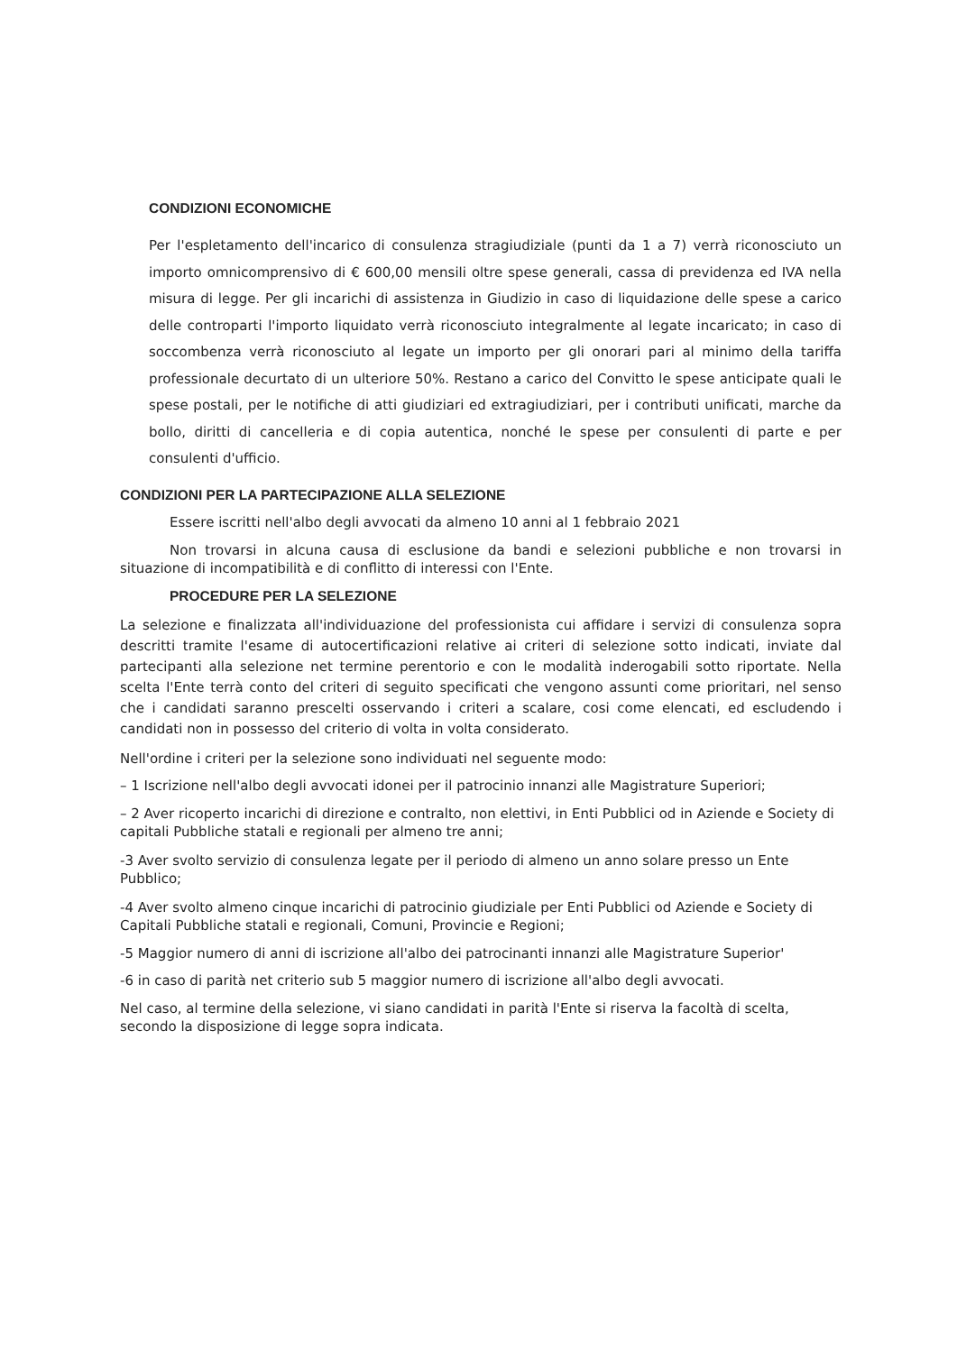CONDIZIONI ECONOMICHE
Per l'espletamento dell'incarico di consulenza stragiudiziale (punti da 1 a 7) verrà riconosciuto un importo omnicomprensivo di € 600,00 mensili oltre spese generali, cassa di previdenza ed IVA nella misura di legge. Per gli incarichi di assistenza in Giudizio in caso di liquidazione delle spese a carico delle controparti l'importo liquidato verrà riconosciuto integralmente al legate incaricato; in caso di soccombenza verrà riconosciuto al legate un importo per gli onorari pari al minimo della tariffa professionale decurtato di un ulteriore 50%. Restano a carico del Convitto le spese anticipate quali le spese postali, per le notifiche di atti giudiziari ed extragiudiziari, per i contributi unificati, marche da bollo, diritti di cancelleria e di copia autentica, nonché le spese per consulenti di parte e per consulenti d'ufficio.
CONDIZIONI PER LA PARTECIPAZIONE ALLA SELEZIONE
Essere iscritti nell'albo degli avvocati da almeno 10 anni al 1 febbraio 2021
Non trovarsi in alcuna causa di esclusione da bandi e selezioni pubbliche e non trovarsi in situazione di incompatibilità e di conflitto di interessi con l'Ente.
PROCEDURE PER LA SELEZIONE
La selezione e finalizzata all'individuazione del professionista cui affidare i servizi di consulenza sopra descritti tramite l'esame di autocertificazioni relative ai criteri di selezione sotto indicati, inviate dal partecipanti alla selezione net termine perentorio e con le modalità inderogabili sotto riportate. Nella scelta l'Ente terrà conto del criteri di seguito specificati che vengono assunti come prioritari, nel senso che i candidati saranno prescelti osservando i criteri a scalare, cosi come elencati, ed escludendo i candidati non in possesso del criterio di volta in volta considerato.
Nell'ordine i criteri per la selezione sono individuati nel seguente modo:
– 1 Iscrizione nell'albo degli avvocati idonei per il patrocinio innanzi alle Magistrature Superiori;
– 2 Aver ricoperto incarichi di direzione e contralto, non elettivi, in Enti Pubblici od in Aziende e Society di capitali Pubbliche statali e regionali per almeno tre anni;
-3 Aver svolto servizio di consulenza legate per il periodo di almeno un anno solare presso un Ente Pubblico;
-4 Aver svolto almeno cinque incarichi di patrocinio giudiziale per Enti Pubblici od Aziende e Society di Capitali Pubbliche statali e regionali, Comuni, Provincie e Regioni;
-5 Maggior numero di anni di iscrizione all'albo dei patrocinanti innanzi alle Magistrature Superior'
-6 in caso di parità net criterio sub 5 maggior numero di iscrizione all'albo degli avvocati.
Nel caso, al termine della selezione, vi siano candidati in parità l'Ente si riserva la facoltà di scelta, secondo la disposizione di legge sopra indicata.